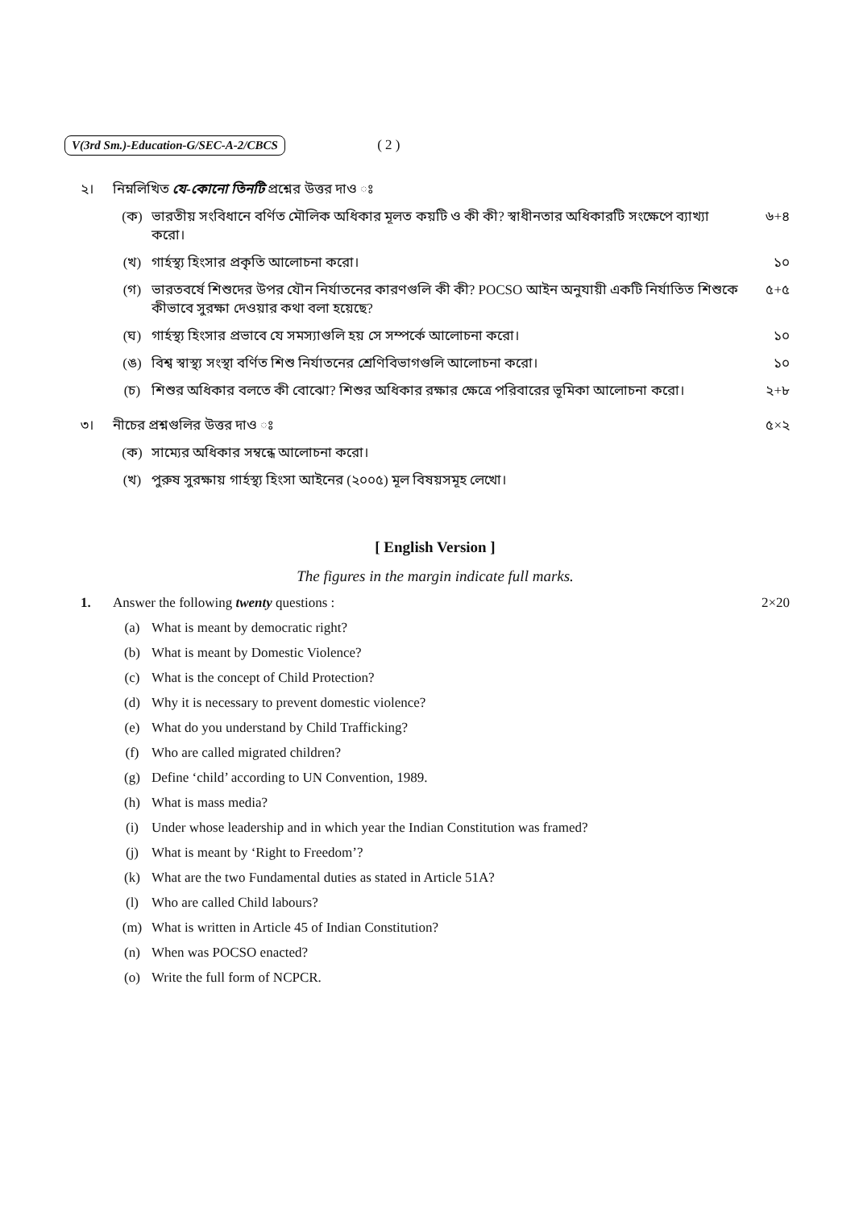V(3rd Sm.)-Education-G/SEC-A-2/CBCS ( 2 )
২। নিম্নলিখিত যে-কোনো তিনটি প্রশ্নের উত্তর দাও ঃ
(ক) ভারতীয় সংবিধানে বর্ণিত মৌলিক অধিকার মূলত কয়টি ও কী কী? স্বাধীনতার অধিকারটি সংক্ষেপে ব্যাখ্যা করো। ৬+৪
(খ) গার্হস্থ্য হিংসার প্রকৃতি আলোচনা করো। ১০
(গ) ভারতবর্ষে শিশুদের উপর যৌন নির্যাতনের কারণগুলি কী কী? POCSO আইন অনুযায়ী একটি নির্যাতিত শিশুকে কীভাবে সুরক্ষা দেওয়ার কথা বলা হয়েছে? ৫+৫
(ঘ) গার্হস্থ্য হিংসার প্রভাবে যে সমস্যাগুলি হয় সে সম্পর্কে আলোচনা করো। ১০
(ঙ) বিশ্ব স্বাস্থ্য সংস্থা বর্ণিত শিশু নির্যাতনের শ্রেণিবিভাগগুলি আলোচনা করো। ১০
(চ) শিশুর অধিকার বলতে কী বোঝো? শিশুর অধিকার রক্ষার ক্ষেত্রে পরিবারের ভূমিকা আলোচনা করো। ২+৮
৩। নীচের প্রশ্নগুলির উত্তর দাও ঃ ৫×২
(ক) সাম্যের অধিকার সম্বন্ধে আলোচনা করো।
(খ) পুরুষ সুরক্ষায় গার্হস্থ্য হিংসা আইনের (২০০৫) মূল বিষয়সমূহ লেখো।
[ English Version ]
The figures in the margin indicate full marks.
1. Answer the following twenty questions : 2×20
(a) What is meant by democratic right?
(b) What is meant by Domestic Violence?
(c) What is the concept of Child Protection?
(d) Why it is necessary to prevent domestic violence?
(e) What do you understand by Child Trafficking?
(f) Who are called migrated children?
(g) Define ‘child’ according to UN Convention, 1989.
(h) What is mass media?
(i) Under whose leadership and in which year the Indian Constitution was framed?
(j) What is meant by ‘Right to Freedom’?
(k) What are the two Fundamental duties as stated in Article 51A?
(l) Who are called Child labours?
(m) What is written in Article 45 of Indian Constitution?
(n) When was POCSO enacted?
(o) Write the full form of NCPCR.